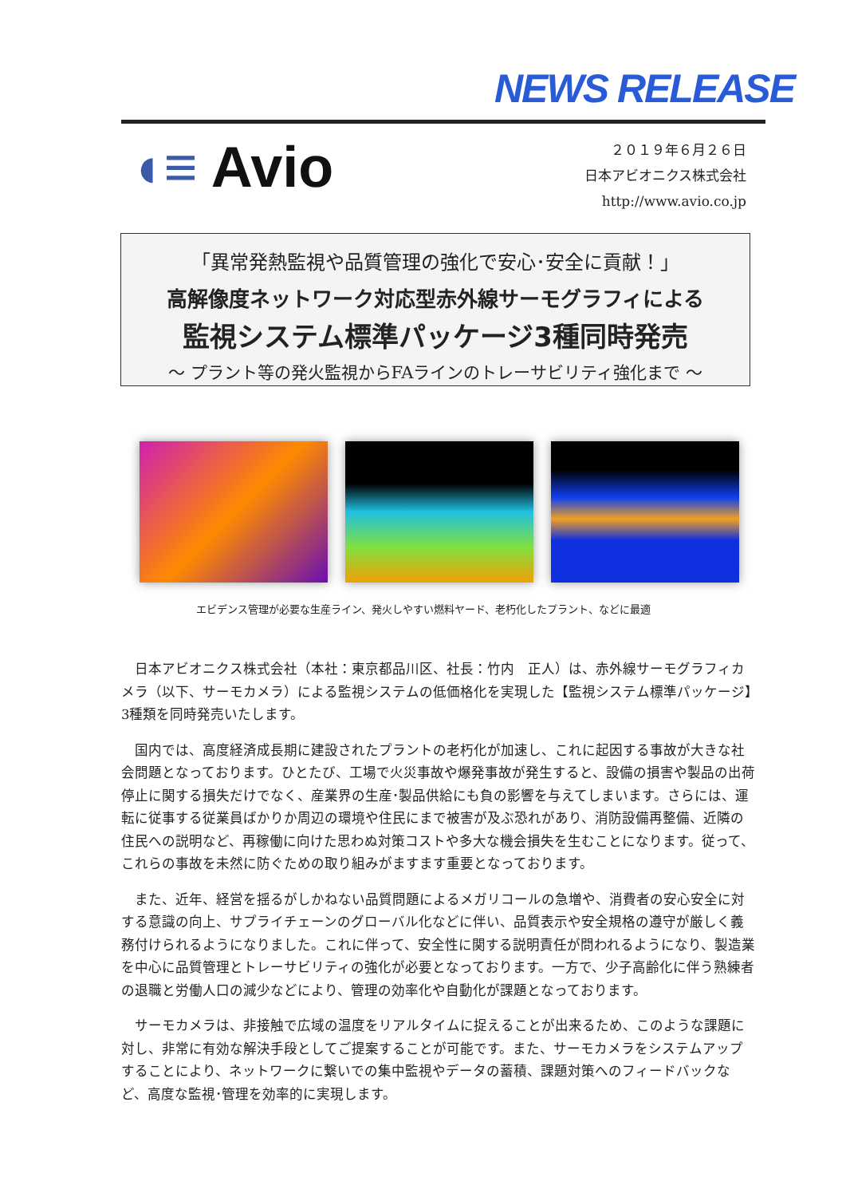NEWS RELEASE
◖≡ Avio
２０１９年６月２６日
日本アビオニクス株式会社
http://www.avio.co.jp
「異常発熱監視や品質管理の強化で安心･安全に貢献！」
高解像度ネットワーク対応型赤外線サーモグラフィによる
監視システム標準パッケージ3種同時発売
～ プラント等の発火監視からFAラインのトレーサビリティ強化まで ～
エビデンス管理が必要な生産ライン、発火しやすい燃料ヤード、老朽化したプラント、などに最適
日本アビオニクス株式会社（本社：東京都品川区、社長：竹内　正人）は、赤外線サーモグラフィカメラ（以下、サーモカメラ）による監視システムの低価格化を実現した【監視システム標準パッケージ】3種類を同時発売いたします。
国内では、高度経済成長期に建設されたプラントの老朽化が加速し、これに起因する事故が大きな社会問題となっております。ひとたび、工場で火災事故や爆発事故が発生すると、設備の損害や製品の出荷停止に関する損失だけでなく、産業界の生産･製品供給にも負の影響を与えてしまいます。さらには、運転に従事する従業員ばかりか周辺の環境や住民にまで被害が及ぶ恐れがあり、消防設備再整備、近隣の住民への説明など、再稼働に向けた思わぬ対策コストや多大な機会損失を生むことになります。従って、これらの事故を未然に防ぐための取り組みがますます重要となっております。
また、近年、経営を揺るがしかねない品質問題によるメガリコールの急増や、消費者の安心安全に対する意識の向上、サプライチェーンのグローバル化などに伴い、品質表示や安全規格の遵守が厳しく義務付けられるようになりました。これに伴って、安全性に関する説明責任が問われるようになり、製造業を中心に品質管理とトレーサビリティの強化が必要となっております。一方で、少子高齢化に伴う熟練者の退職と労働人口の減少などにより、管理の効率化や自動化が課題となっております。
サーモカメラは、非接触で広域の温度をリアルタイムに捉えることが出来るため、このような課題に対し、非常に有効な解決手段としてご提案することが可能です。また、サーモカメラをシステムアップすることにより、ネットワークに繋いでの集中監視やデータの蓄積、課題対策へのフィードバックなど、高度な監視･管理を効率的に実現します。